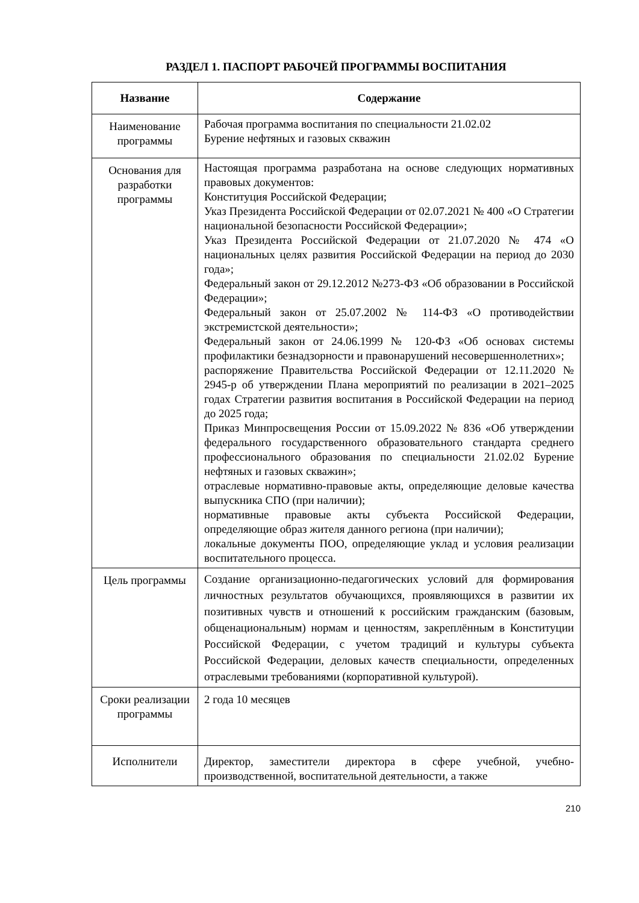РАЗДЕЛ 1. ПАСПОРТ РАБОЧЕЙ ПРОГРАММЫ ВОСПИТАНИЯ
| Название | Содержание |
| --- | --- |
| Наименование программы | Рабочая программа воспитания по специальности 21.02.02 Бурение нефтяных и газовых скважин |
| Основания для разработки программы | Настоящая программа разработана на основе следующих нормативных правовых документов: Конституция Российской Федерации; Указ Президента Российской Федерации от 02.07.2021 № 400 «О Стратегии национальной безопасности Российской Федерации»; Указ Президента Российской Федерации от 21.07.2020 № 474 «О национальных целях развития Российской Федерации на период до 2030 года»; Федеральный закон от 29.12.2012 №273-ФЗ «Об образовании в Российской Федерации»; Федеральный закон от 25.07.2002 № 114-ФЗ «О противодействии экстремистской деятельности»; Федеральный закон от 24.06.1999 № 120-ФЗ «Об основах системы профилактики безнадзорности и правонарушений несовершеннолетних»; распоряжение Правительства Российской Федерации от 12.11.2020 № 2945-р об утверждении Плана мероприятий по реализации в 2021–2025 годах Стратегии развития воспитания в Российской Федерации на период до 2025 года; Приказ Минпросвещения России от 15.09.2022 № 836 «Об утверждении федерального государственного образовательного стандарта среднего профессионального образования по специальности 21.02.02 Бурение нефтяных и газовых скважин»; отраслевые нормативно-правовые акты, определяющие деловые качества выпускника СПО (при наличии); нормативные правовые акты субъекта Российской Федерации, определяющие образ жителя данного региона (при наличии); локальные документы ПОО, определяющие уклад и условия реализации воспитательного процесса. |
| Цель программы | Создание организационно-педагогических условий для формирования личностных результатов обучающихся, проявляющихся в развитии их позитивных чувств и отношений к российским гражданским (базовым, общенациональным) нормам и ценностям, закреплённым в Конституции Российской Федерации, с учетом традиций и культуры субъекта Российской Федерации, деловых качеств специальности, определенных отраслевыми требованиями (корпоративной культурой). |
| Сроки реализации программы | 2 года 10 месяцев |
| Исполнители | Директор, заместители директора в сфере учебной, учебно-производственной, воспитательной деятельности, а также |
210